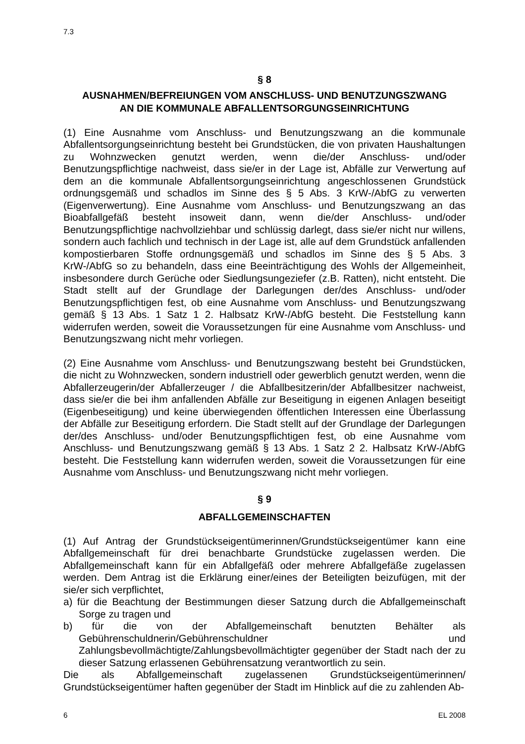7.3
§ 8
AUSNAHMEN/BEFREIUNGEN VOM ANSCHLUSS- UND BENUTZUNGSZWANG
AN DIE KOMMUNALE ABFALLENTSORGUNGSEINRICHTUNG
(1) Eine Ausnahme vom Anschluss- und Benutzungszwang an die kommunale Abfallentsorgungseinrichtung besteht bei Grundstücken, die von privaten Haushaltungen zu Wohnzwecken genutzt werden, wenn die/der Anschluss- und/oder Benutzungspflichtige nachweist, dass sie/er in der Lage ist, Abfälle zur Verwertung auf dem an die kommunale Abfallentsorgungseinrichtung angeschlossenen Grundstück ordnungsgemäß und schadlos im Sinne des § 5 Abs. 3 KrW-/AbfG zu verwerten (Eigenverwertung). Eine Ausnahme vom Anschluss- und Benutzungszwang an das Bioabfallgefäß besteht insoweit dann, wenn die/der Anschluss- und/oder Benutzungspflichtige nachvollziehbar und schlüssig darlegt, dass sie/er nicht nur willens, sondern auch fachlich und technisch in der Lage ist, alle auf dem Grundstück anfallenden kompostierbaren Stoffe ordnungsgemäß und schadlos im Sinne des § 5 Abs. 3 KrW-/AbfG so zu behandeln, dass eine Beeinträchtigung des Wohls der Allgemeinheit, insbesondere durch Gerüche oder Siedlungsungeziefer (z.B. Ratten), nicht entsteht. Die Stadt stellt auf der Grundlage der Darlegungen der/des Anschluss- und/oder Benutzungspflichtigen fest, ob eine Ausnahme vom Anschluss- und Benutzungszwang gemäß § 13 Abs. 1 Satz 1 2. Halbsatz KrW-/AbfG besteht. Die Feststellung kann widerrufen werden, soweit die Voraussetzungen für eine Ausnahme vom Anschluss- und Benutzungszwang nicht mehr vorliegen.
(2) Eine Ausnahme vom Anschluss- und Benutzungszwang besteht bei Grundstücken, die nicht zu Wohnzwecken, sondern industriell oder gewerblich genutzt werden, wenn die Abfallerzeugerin/der Abfallerzeuger / die Abfallbesitzerin/der Abfallbesitzer nachweist, dass sie/er die bei ihm anfallenden Abfälle zur Beseitigung in eigenen Anlagen beseitigt (Eigenbeseitigung) und keine überwiegenden öffentlichen Interessen eine Überlassung der Abfälle zur Beseitigung erfordern. Die Stadt stellt auf der Grundlage der Darlegungen der/des Anschluss- und/oder Benutzungspflichtigen fest, ob eine Ausnahme vom Anschluss- und Benutzungszwang gemäß § 13 Abs. 1 Satz 2 2. Halbsatz KrW-/AbfG besteht. Die Feststellung kann widerrufen werden, soweit die Voraussetzungen für eine Ausnahme vom Anschluss- und Benutzungszwang nicht mehr vorliegen.
§ 9
ABFALLGEMEINSCHAFTEN
(1) Auf Antrag der Grundstückseigentümerinnen/Grundstückseigentümer kann eine Abfallgemeinschaft für drei benachbarte Grundstücke zugelassen werden. Die Abfallgemeinschaft kann für ein Abfallgefäß oder mehrere Abfallgefäße zugelassen werden. Dem Antrag ist die Erklärung einer/eines der Beteiligten beizufügen, mit der sie/er sich verpflichtet,
a) für die Beachtung der Bestimmungen dieser Satzung durch die Abfallgemeinschaft Sorge zu tragen und
b) für die von der Abfallgemeinschaft benutzten Behälter als Gebührenschuldnerin/Gebührenschuldner und Zahlungsbevollmächtigte/Zahlungsbevollmächtigter gegenüber der Stadt nach der zu dieser Satzung erlassenen Gebührensatzung verantwortlich zu sein.
Die als Abfallgemeinschaft zugelassenen Grundstückseigentümerinnen/ Grundstückseigentümer haften gegenüber der Stadt im Hinblick auf die zu zahlenden Ab-
6 EL 2008